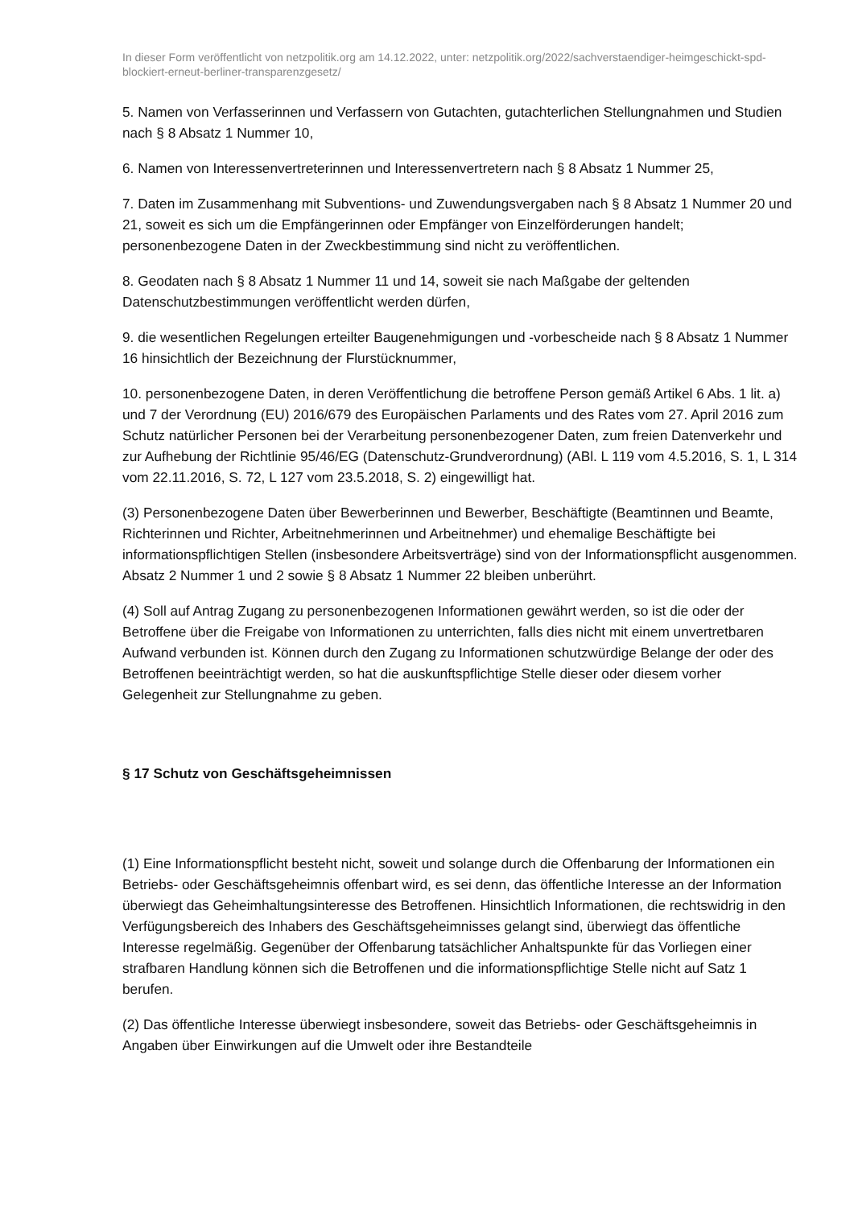In dieser Form veröffentlicht von netzpolitik.org am 14.12.2022, unter: netzpolitik.org/2022/sachverstaendiger-heimgeschickt-spd-blockiert-erneut-berliner-transparenzgesetz/
5. Namen von Verfasserinnen und Verfassern von Gutachten, gutachterlichen Stellungnahmen und Studien nach § 8 Absatz 1 Nummer 10,
6. Namen von Interessenvertreterinnen und Interessenvertretern nach § 8 Absatz 1 Nummer 25,
7. Daten im Zusammenhang mit Subventions- und Zuwendungsvergaben nach § 8 Absatz 1 Nummer 20 und 21, soweit es sich um die Empfängerinnen oder Empfänger von Einzelförderungen handelt; personenbezogene Daten in der Zweckbestimmung sind nicht zu veröffentlichen.
8. Geodaten nach § 8 Absatz 1 Nummer 11 und 14, soweit sie nach Maßgabe der geltenden Datenschutzbestimmungen veröffentlicht werden dürfen,
9. die wesentlichen Regelungen erteilter Baugenehmigungen und -vorbescheide nach § 8 Absatz 1 Nummer 16 hinsichtlich der Bezeichnung der Flurstücknummer,
10. personenbezogene Daten, in deren Veröffentlichung die betroffene Person gemäß Artikel 6 Abs. 1 lit. a) und 7 der Verordnung (EU) 2016/679 des Europäischen Parlaments und des Rates vom 27. April 2016 zum Schutz natürlicher Personen bei der Verarbeitung personenbezogener Daten, zum freien Datenverkehr und zur Aufhebung der Richtlinie 95/46/EG (Datenschutz-Grundverordnung) (ABl. L 119 vom 4.5.2016, S. 1, L 314 vom 22.11.2016, S. 72, L 127 vom 23.5.2018, S. 2) eingewilligt hat.
(3) Personenbezogene Daten über Bewerberinnen und Bewerber, Beschäftigte (Beamtinnen und Beamte, Richterinnen und Richter, Arbeitnehmerinnen und Arbeitnehmer) und ehemalige Beschäftigte bei informationspflichtigen Stellen (insbesondere Arbeitsverträge) sind von der Informationspflicht ausgenommen. Absatz 2 Nummer 1 und 2 sowie § 8 Absatz 1 Nummer 22 bleiben unberührt.
(4) Soll auf Antrag Zugang zu personenbezogenen Informationen gewährt werden, so ist die oder der Betroffene über die Freigabe von Informationen zu unterrichten, falls dies nicht mit einem unvertretbaren Aufwand verbunden ist. Können durch den Zugang zu Informationen schutzwürdige Belange der oder des Betroffenen beeinträchtigt werden, so hat die auskunftspflichtige Stelle dieser oder diesem vorher Gelegenheit zur Stellungnahme zu geben.
§ 17 Schutz von Geschäftsgeheimnissen
(1) Eine Informationspflicht besteht nicht, soweit und solange durch die Offenbarung der Informationen ein Betriebs- oder Geschäftsgeheimnis offenbart wird, es sei denn, das öffentliche Interesse an der Information überwiegt das Geheimhaltungsinteresse des Betroffenen. Hinsichtlich Informationen, die rechtswidrig in den Verfügungsbereich des Inhabers des Geschäftsgeheimnisses gelangt sind, überwiegt das öffentliche Interesse regelmäßig. Gegenüber der Offenbarung tatsächlicher Anhaltspunkte für das Vorliegen einer strafbaren Handlung können sich die Betroffenen und die informationspflichtige Stelle nicht auf Satz 1 berufen.
(2) Das öffentliche Interesse überwiegt insbesondere, soweit das Betriebs- oder Geschäftsgeheimnis in Angaben über Einwirkungen auf die Umwelt oder ihre Bestandteile